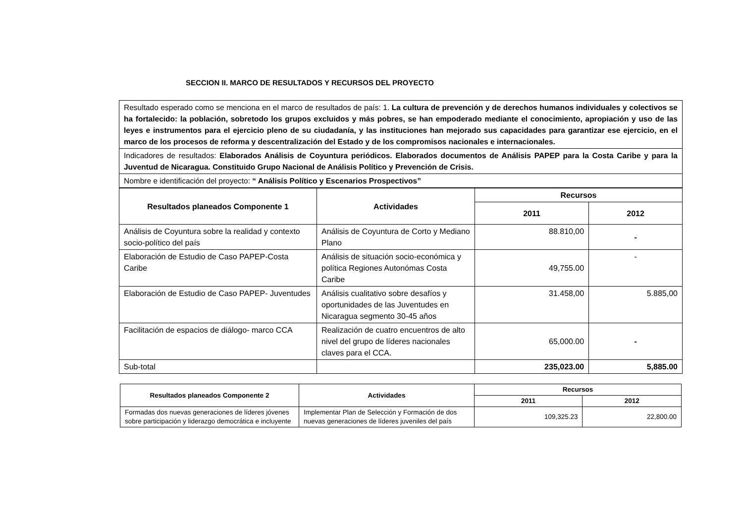SECCION II. MARCO DE RESULTADOS Y RECURSOS DEL PROYECTO
Resultado esperado como se menciona en el marco de resultados de país: 1. La cultura de prevención y de derechos humanos individuales y colectivos se ha fortalecido: la población, sobretodo los grupos excluidos y más pobres, se han empoderado mediante el conocimiento, apropiación y uso de las leyes e instrumentos para el ejercicio pleno de su ciudadanía, y las instituciones han mejorado sus capacidades para garantizar ese ejercicio, en el marco de los procesos de reforma y descentralización del Estado y de los compromisos nacionales e internacionales.
Indicadores de resultados: Elaborados Análisis de Coyuntura periódicos. Elaborados documentos de Análisis PAPEP para la Costa Caribe y para la Juventud de Nicaragua. Constituido Grupo Nacional de Análisis Político y Prevención de Crisis.
Nombre e identificación del proyecto: “ Análisis Político y Escenarios Prospectivos”
| Resultados planeados Componente 1 | Actividades | Recursos | |
| --- | --- | --- | --- |
| | | 2011 | 2012 |
| Análisis de Coyuntura sobre la realidad y contexto socio-político del país | Análisis de Coyuntura de Corto y Mediano Plano | 88.810,00 | - |
| Elaboración de Estudio de Caso PAPEP-Costa Caribe | Análisis de situación socio-económica y política Regiones Autonómas Costa Caribe | 49,755.00 | - |
| Elaboración de Estudio de Caso PAPEP- Juventudes | Análisis cualitativo sobre desafíos y oportunidades de las Juventudes en Nicaragua segmento 30-45 años | 31.458,00 | 5.885,00 |
| Facilitación de espacios de diálogo- marco CCA | Realización de cuatro encuentros de alto nivel del grupo de líderes nacionales claves para el CCA. | 65,000.00 | - |
| Sub-total | | 235,023.00 | 5,885.00 |
| Resultados planeados Componente 2 | Actividades | Recursos | |
| --- | --- | --- | --- |
| | | 2011 | 2012 |
| Formadas dos nuevas generaciones de líderes jóvenes sobre participación y liderazgo democrática e incluyente | Implementar Plan de Selección y Formación de dos nuevas generaciones de líderes juveniles del país | 109,325.23 | 22,800.00 |